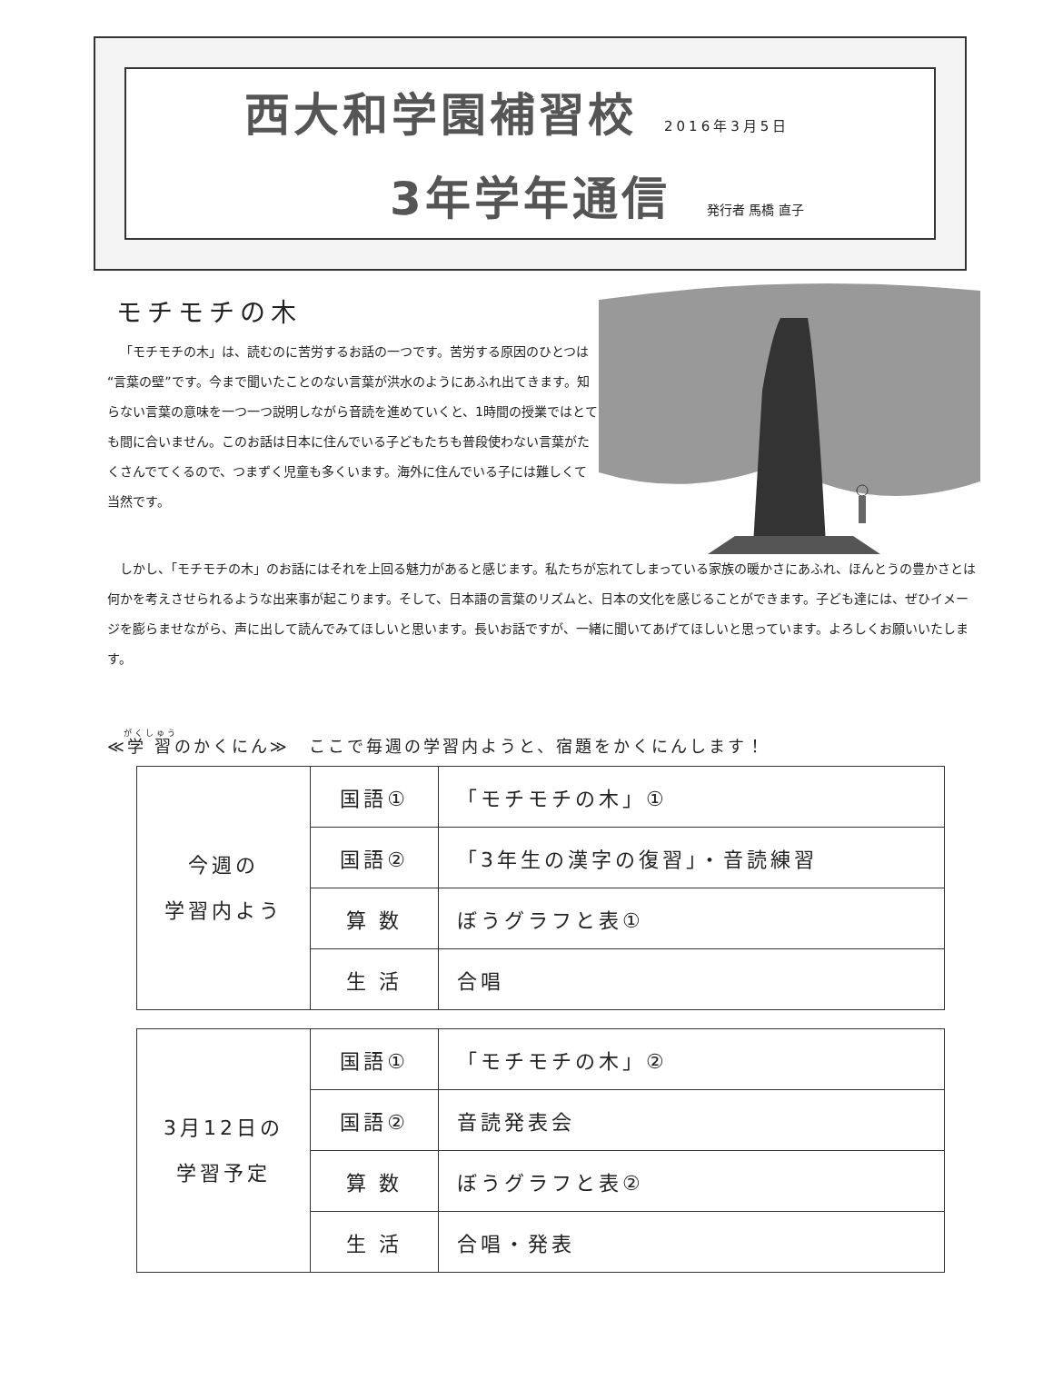西大和学園補習校
2016年3月5日
3年学年通信
発行者 馬橋 直子
モチモチの木
「モチモチの木」は、読むのに苦労するお話の一つです。苦労する原因のひとつは“言葉の壁”です。今まで聞いたことのない言葉が洪水のようにあふれ出てきます。知らない言葉の意味を一つ一つ説明しながら音読を進めていくと、1時間の授業ではとても間に合いません。このお話は日本に住んでいる子どもたちも普段使わない言葉がたくさんでてくるので、つまずく児童も多くいます。海外に住んでいる子には難しくて当然です。
しかし、「モチモチの木」のお話にはそれを上回る魅力があると感じます。私たちが忘れてしまっている家族の暖かさにあふれ、ほんとうの豊かさとは何かを考えさせられるような出来事が起こります。そして、日本語の言葉のリズムと、日本の文化を感じることができます。子ども達には、ぜひイメージを膨らませながら、声に出して読んでみてほしいと思います。長いお話ですが、一緒に聞いてあげてほしいと思っています。よろしくお願いいたします。
≪学習のかくにん≫　ここで毎週の学習内ようと、宿題をかくにんします！
| 今週の 学習内よう | 国語① | 「モチモチの木」① |
| | 国語② | 「3年生の漢字の復習」・音読練習 |
| | 算 数 | ぼうグラフと表① |
| | 生 活 | 合唱 |
| 3月12日の 学習予定 | 国語① | 「モチモチの木」② |
| | 国語② | 音読発表会 |
| | 算 数 | ぼうグラフと表② |
| | 生 活 | 合唱・発表 |